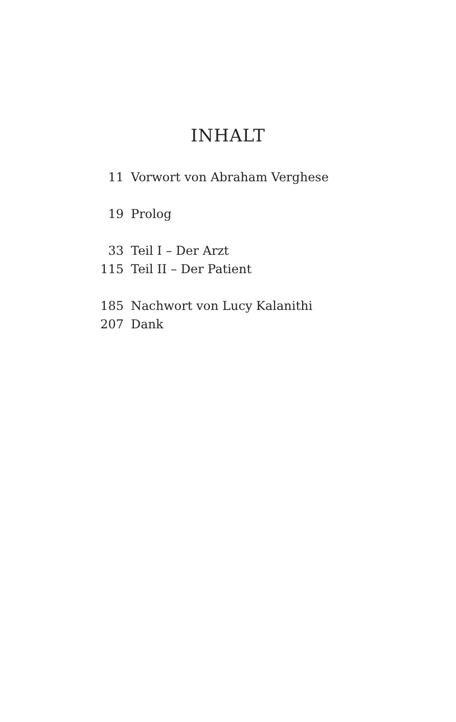INHALT
| 11 | Vorwort von Abraham Verghese |
| 19 | Prolog |
| 33 | Teil I – Der Arzt |
| 115 | Teil II – Der Patient |
| 185 | Nachwort von Lucy Kalanithi |
| 207 | Dank |